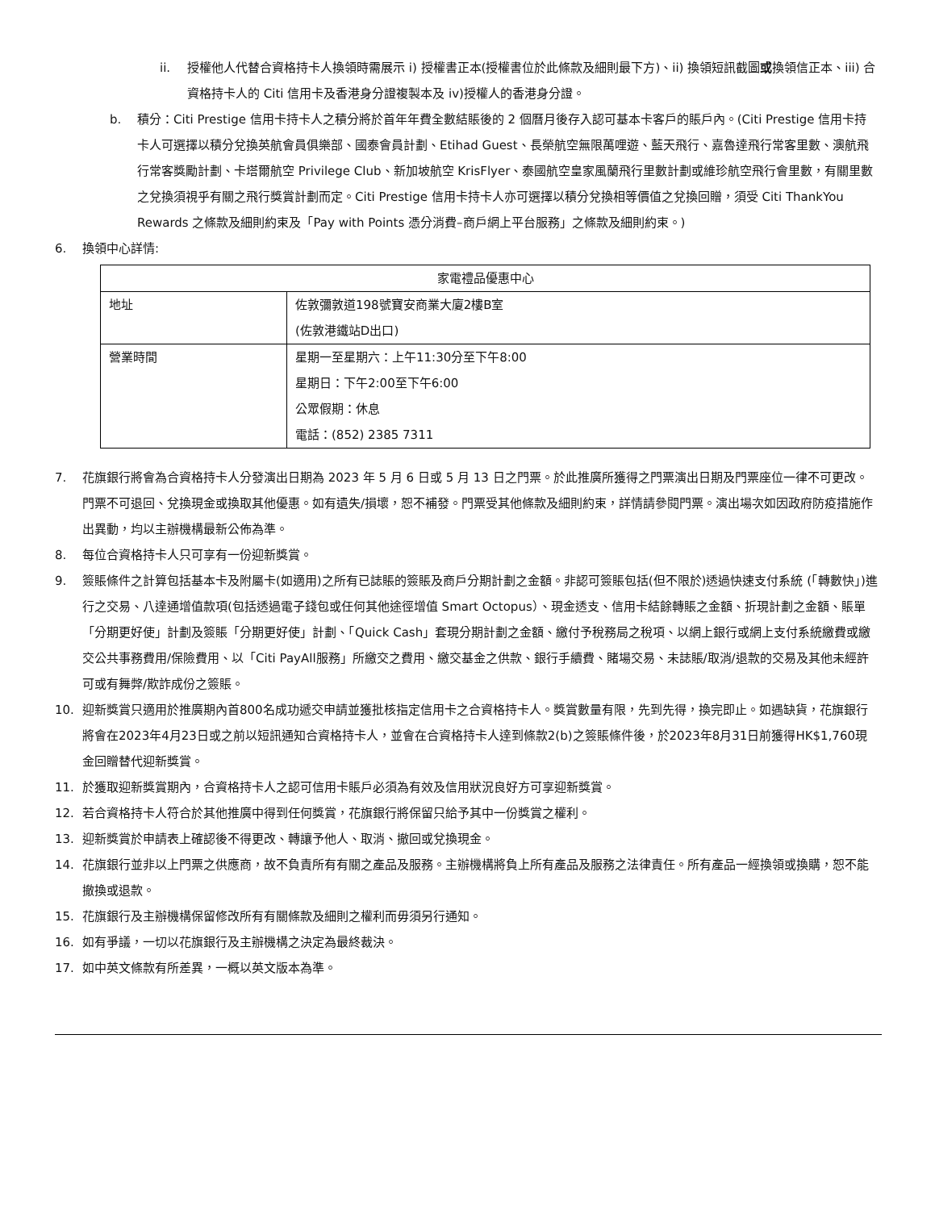ii. 授權他人代替合資格持卡人換領時需展示 i) 授權書正本(授權書位於此條款及細則最下方)、ii) 換領短訊截圖或換領信正本、iii) 合資格持卡人的 Citi 信用卡及香港身分證複製本及 iv)授權人的香港身分證。
b. 積分：Citi Prestige 信用卡持卡人之積分將於首年年費全數結賬後的 2 個曆月後存入認可基本卡客戶的賬戶內。(Citi Prestige 信用卡持卡人可選擇以積分兌換英航會員俱樂部、國泰會員計劃、Etihad Guest、長榮航空無限萬哩遊、藍天飛行、嘉魯達飛行常客里數、澳航飛行常客獎勵計劃、卡塔爾航空 Privilege Club、新加坡航空 KrisFlyer、泰國航空皇家風蘭飛行里數計劃或維珍航空飛行會里數，有關里數之兌換須視乎有關之飛行獎賞計劃而定。Citi Prestige 信用卡持卡人亦可選擇以積分兌換相等價值之兌換回贈，須受 Citi ThankYou Rewards 之條款及細則約束及「Pay with Points 憑分消費–商戶網上平台服務」之條款及細則約束。)
6. 換領中心詳情:
| 家電禮品優惠中心 | |
| --- | --- |
| 地址 | 佐敦彌敦道198號寶安商業大廈2樓B室 (佐敦港鐵站D出口) |
| 營業時間 | 星期一至星期六：上午11:30分至下午8:00 星期日：下午2:00至下午6:00 公眾假期：休息 電話：(852) 2385 7311 |
7. 花旗銀行將會為合資格持卡人分發演出日期為 2023 年 5 月 6 日或 5 月 13 日之門票。於此推廣所獲得之門票演出日期及門票座位一律不可更改。門票不可退回、兌換現金或換取其他優惠。如有遺失/損壞，恕不補發。門票受其他條款及細則約束，詳情請參閱門票。演出場次如因政府防疫措施作出異動，均以主辦機構最新公佈為準。
8. 每位合資格持卡人只可享有一份迎新獎賞。
9. 簽賬條件之計算包括基本卡及附屬卡(如適用)之所有已誌賬的簽賬及商戶分期計劃之金額。非認可簽賬包括(但不限於)透過快速支付系統 (「轉數快」)進行之交易、八達通增值款項(包括透過電子錢包或任何其他途徑增值 Smart Octopus）、現金透支、信用卡結餘轉賬之金額、折現計劃之金額、賬單「分期更好使」計劃及簽賬「分期更好使」計劃、「Quick Cash」套現分期計劃之金額、繳付予稅務局之稅項、以網上銀行或網上支付系統繳費或繳交公共事務費用/保險費用、以「Citi PayAll服務」所繳交之費用、繳交基金之供款、銀行手續費、賭場交易、未誌賬/取消/退款的交易及其他未經許可或有舞弊/欺詐成份之簽賬。
10. 迎新獎賞只適用於推廣期內首800名成功遞交申請並獲批核指定信用卡之合資格持卡人。獎賞數量有限，先到先得，換完即止。如遇缺貨，花旗銀行將會在2023年4月23日或之前以短訊通知合資格持卡人，並會在合資格持卡人達到條款2(b)之簽賬條件後，於2023年8月31日前獲得HK$1,760現金回贈替代迎新獎賞。
11. 於獲取迎新獎賞期內，合資格持卡人之認可信用卡賬戶必須為有效及信用狀況良好方可享迎新獎賞。
12. 若合資格持卡人符合於其他推廣中得到任何獎賞，花旗銀行將保留只給予其中一份獎賞之權利。
13. 迎新獎賞於申請表上確認後不得更改、轉讓予他人、取消、撤回或兌換現金。
14. 花旗銀行並非以上門票之供應商，故不負責所有有關之產品及服務。主辦機構將負上所有產品及服務之法律責任。所有產品一經換領或換購，恕不能撤換或退款。
15. 花旗銀行及主辦機構保留修改所有有關條款及細則之權利而毋須另行通知。
16. 如有爭議，一切以花旗銀行及主辦機構之決定為最終裁決。
17. 如中英文條款有所差異，一概以英文版本為準。